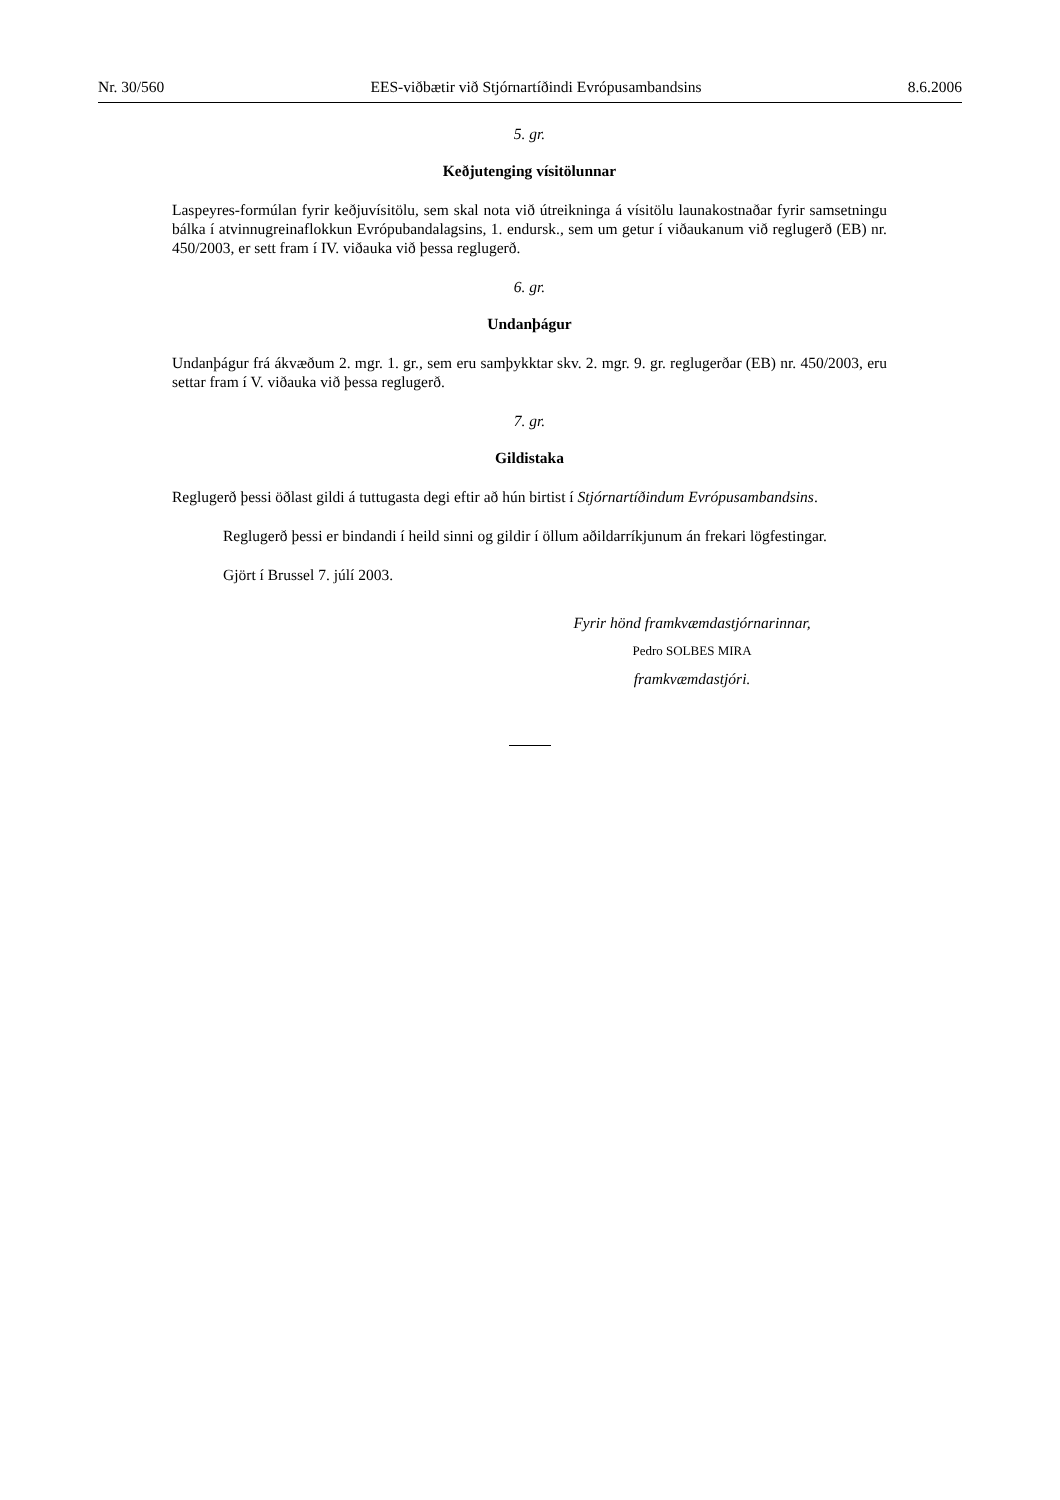Nr. 30/560 EES-viðbætir við Stjórnartíðindi Evrópusambandsins 8.6.2006
5. gr.
Keðjutenging vísitölunnar
Laspeyres-formúlan fyrir keðjuvísitölu, sem skal nota við útreikninga á vísitölu launakostnaðar fyrir samsetningu bálka í atvinnugreinaflokkun Evrópubandalagsins, 1. endursk., sem um getur í viðaukanum við reglugerð (EB) nr. 450/2003, er sett fram í IV. viðauka við þessa reglugerð.
6. gr.
Undanþágur
Undanþágur frá ákvæðum 2. mgr. 1. gr., sem eru samþykktar skv. 2. mgr. 9. gr. reglugerðar (EB) nr. 450/2003, eru settar fram í V. viðauka við þessa reglugerð.
7. gr.
Gildistaka
Reglugerð þessi öðlast gildi á tuttugasta degi eftir að hún birtist í Stjórnartíðindum Evrópusambandsins.
Reglugerð þessi er bindandi í heild sinni og gildir í öllum aðildarríkjunum án frekari lögfestingar.
Gjört í Brussel 7. júlí 2003.
Fyrir hönd framkvæmdastjórnarinnar,
Pedro SOLBES MIRA
framkvæmdastjóri.